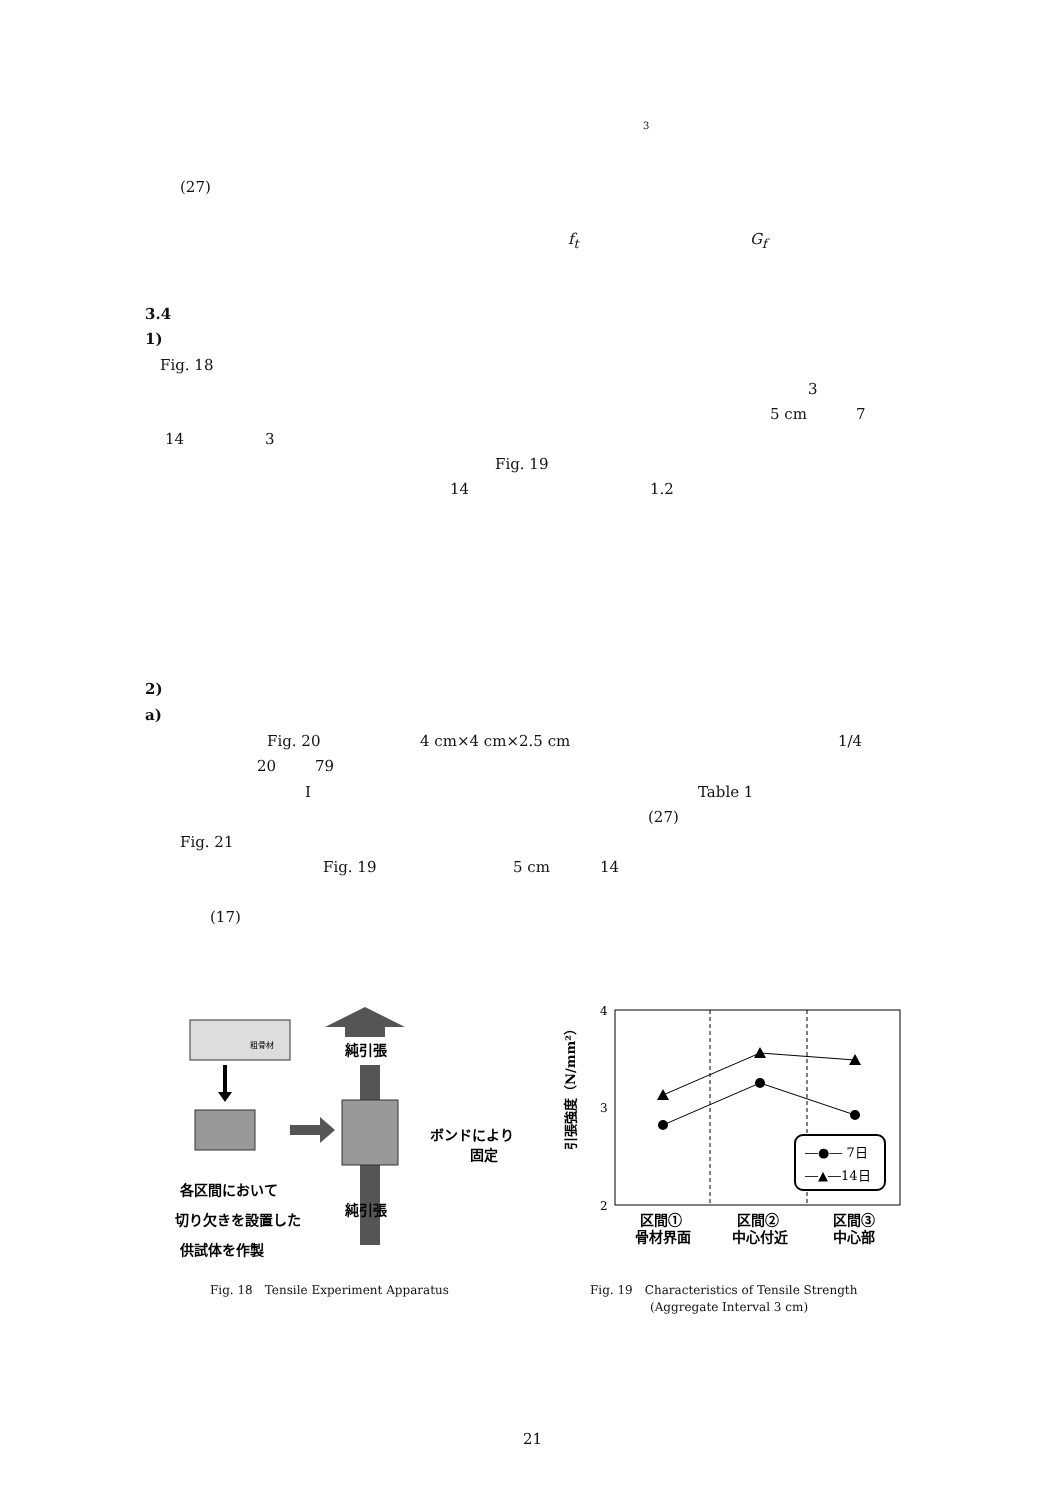3
(27)
f<sub>t</sub> G<sub>f</sub>
3.4
1)
Fig. 18
3
5 cm 7
14 3
Fig. 19
14 1.2
2)
a)
Fig. 20 4 cm×4 cm×2.5 cm 1/4
20 79
I Table 1
(27)
Fig. 21
Fig. 19 5 cm 14
(17)
粗骨材
純引張
ボンドにより
固定
各区間において
切り欠きを設置した
供試体を作製
純引張
Fig. 18　Tensile Experiment Apparatus
4
3
2
―●― 7日
―▲―14日
引張強度（N/mm²）
区間①
骨材界面
区間②
中心付近
区間③
中心部
Fig. 19　Characteristics of Tensile Strength
　　　　　(Aggregate Interval 3 cm)
21